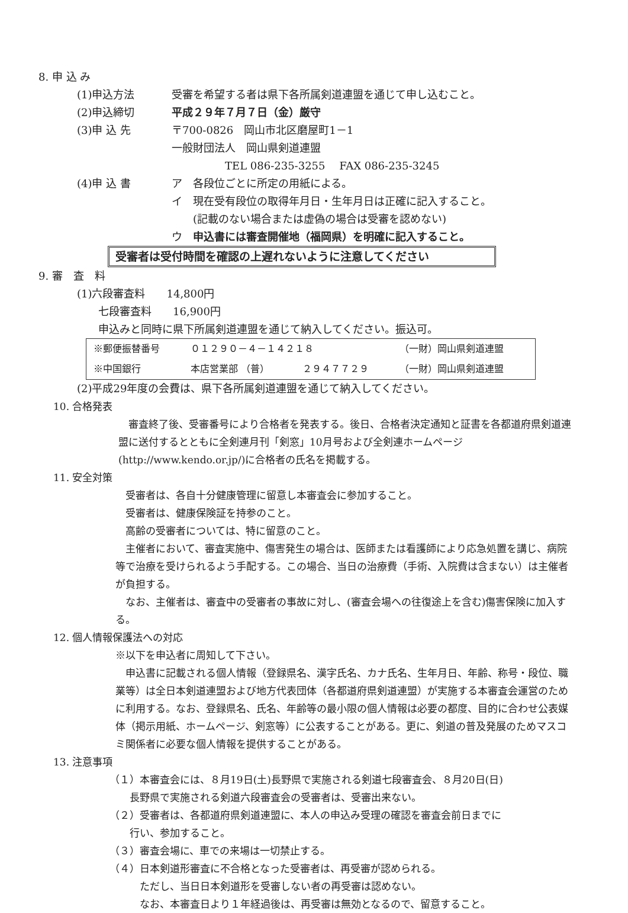8. 申 込 み
(1)申込方法 受審を希望する者は県下各所属剣道連盟を通じて申し込むこと。
(2)申込締切 平成２９年７月７日（金）厳守
(3)申 込 先 〒700-0826　岡山市北区磨屋町1－1
一般財団法人　岡山県剣道連盟
　　　　　TEL 086-235-3255　 FAX 086-235-3245
(4)申 込 書 ア　各段位ごとに所定の用紙による。
イ　現在受有段位の取得年月日・生年月日は正確に記入すること。
　　(記載のない場合または虚偽の場合は受審を認めない)
ウ　申込書には審査開催地（福岡県）を明確に記入すること。
受審者は受付時間を確認の上遅れないように注意してください
9. 審　査　料
(1)六段審査料　　14,800円
　　七段審査料　　16,900円
　　申込みと同時に県下所属剣道連盟を通じて納入してください。振込可。
| ※郵便振替番号 | ０１２９０－４－１４２１８ | | （一財）岡山県剣道連盟 |
| ※中国銀行 | 本店営業部 （普） | ２９４７７２９ | （一財）岡山県剣道連盟 |
(2)平成29年度の会費は、県下各所属剣道連盟を通じて納入してください。
10. 合格発表
　審査終了後、受審番号により合格者を発表する。後日、合格者決定通知と証書を各都道府県剣道連盟に送付するとともに全剣連月刊「剣窓」10月号および全剣連ホームページ(http://www.kendo.or.jp/)に合格者の氏名を掲載する。
11. 安全対策
　受審者は、各自十分健康管理に留意し本審査会に参加すること。
　受審者は、健康保険証を持参のこと。
　高齢の受審者については、特に留意のこと。
　主催者において、審査実施中、傷害発生の場合は、医師または看護師により応急処置を講じ、病院等で治療を受けられるよう手配する。この場合、当日の治療費（手術、入院費は含まない）は主催者が負担する。
　なお、主催者は、審査中の受審者の事故に対し、(審査会場への往復途上を含む)傷害保険に加入する。
12. 個人情報保護法への対応
※以下を申込者に周知して下さい。
　申込書に記載される個人情報（登録県名、漢字氏名、カナ氏名、生年月日、年齢、称号・段位、職業等）は全日本剣道連盟および地方代表団体（各都道府県剣道連盟）が実施する本審査会運営のために利用する。なお、登録県名、氏名、年齢等の最小限の個人情報は必要の都度、目的に合わせ公表媒体（掲示用紙、ホームページ、剣窓等）に公表することがある。更に、剣道の普及発展のためマスコミ関係者に必要な個人情報を提供することがある。
13. 注意事項
（１）本審査会には、８月19日(土)長野県で実施される剣道七段審査会、８月20日(日)
　　長野県で実施される剣道六段審査会の受審者は、受審出来ない。
（２）受審者は、各都道府県剣道連盟に、本人の申込み受理の確認を審査会前日までに
　　行い、参加すること。
（３）審査会場に、車での来場は一切禁止する。
（４）日本剣道形審査に不合格となった受審者は、再受審が認められる。
　　　ただし、当日日本剣道形を受審しない者の再受審は認めない。
　　　なお、本審査日より１年経過後は、再受審は無効となるので、留意すること。